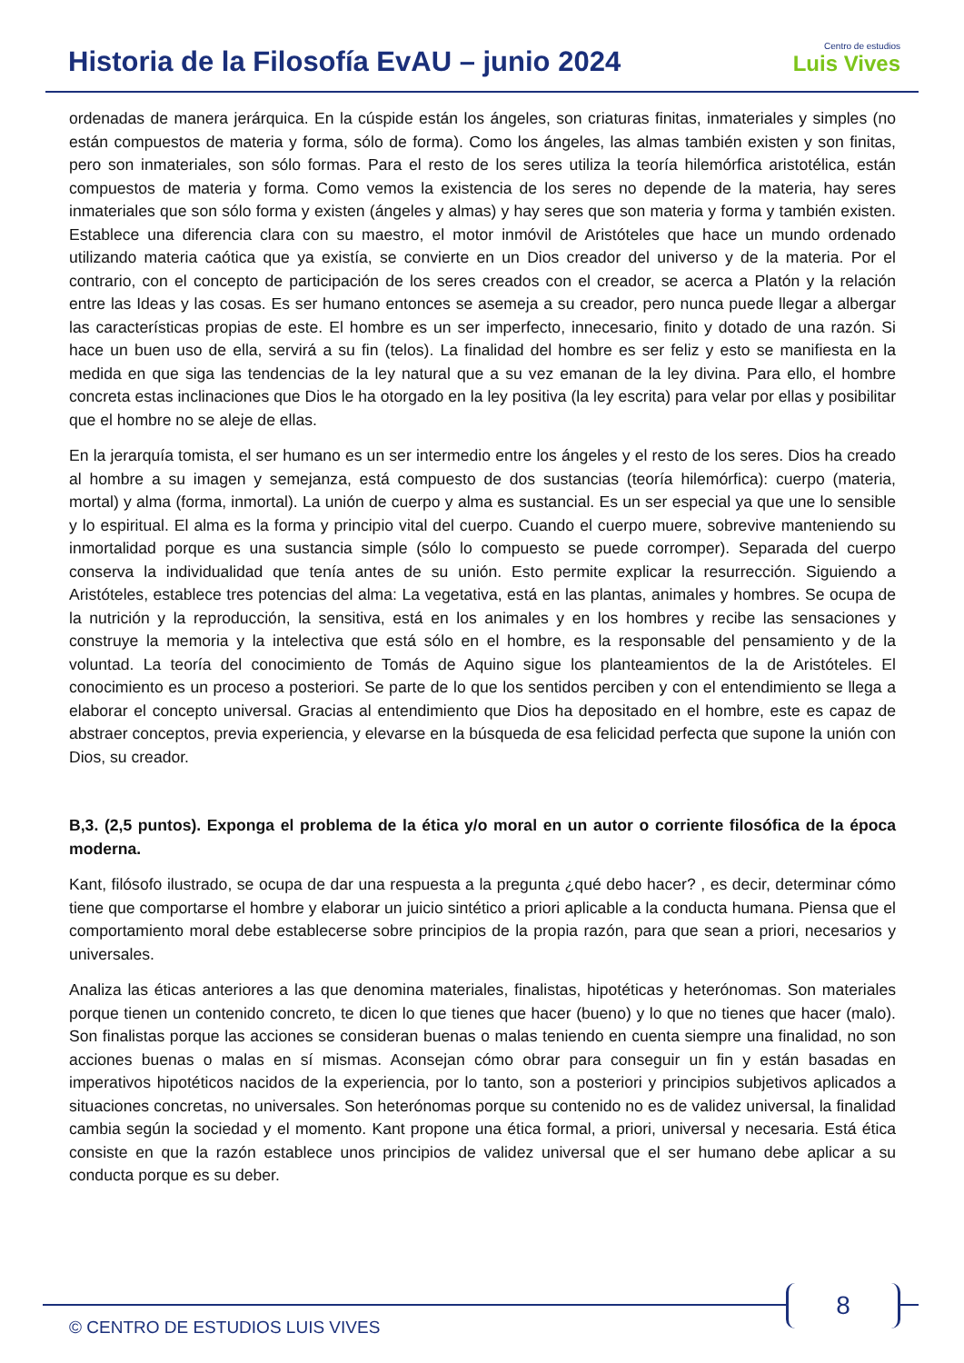Historia de la Filosofía EvAU – junio 2024
Centro de estudios
Luis Vives
ordenadas de manera jerárquica. En la cúspide están los ángeles, son criaturas finitas, inmateriales y simples (no están compuestos de materia y forma, sólo de forma). Como los ángeles, las almas también existen y son finitas, pero son inmateriales, son sólo formas. Para el resto de los seres utiliza la teoría hilemórfica aristotélica, están compuestos de materia y forma. Como vemos la existencia de los seres no depende de la materia, hay seres inmateriales que son sólo forma y existen (ángeles y almas) y hay seres que son materia y forma y también existen. Establece una diferencia clara con su maestro, el motor inmóvil de Aristóteles que hace un mundo ordenado utilizando materia caótica que ya existía, se convierte en un Dios creador del universo y de la materia. Por el contrario, con el concepto de participación de los seres creados con el creador, se acerca a Platón y la relación entre las Ideas y las cosas. Es ser humano entonces se asemeja a su creador, pero nunca puede llegar a albergar las características propias de este. El hombre es un ser imperfecto, innecesario, finito y dotado de una razón. Si hace un buen uso de ella, servirá a su fin (telos). La finalidad del hombre es ser feliz y esto se manifiesta en la medida en que siga las tendencias de la ley natural que a su vez emanan de la ley divina. Para ello, el hombre concreta estas inclinaciones que Dios le ha otorgado en la ley positiva (la ley escrita) para velar por ellas y posibilitar que el hombre no se aleje de ellas.
En la jerarquía tomista, el ser humano es un ser intermedio entre los ángeles y el resto de los seres. Dios ha creado al hombre a su imagen y semejanza, está compuesto de dos sustancias (teoría hilemórfica): cuerpo (materia, mortal) y alma (forma, inmortal). La unión de cuerpo y alma es sustancial. Es un ser especial ya que une lo sensible y lo espiritual. El alma es la forma y principio vital del cuerpo. Cuando el cuerpo muere, sobrevive manteniendo su inmortalidad porque es una sustancia simple (sólo lo compuesto se puede corromper). Separada del cuerpo conserva la individualidad que tenía antes de su unión. Esto permite explicar la resurrección. Siguiendo a Aristóteles, establece tres potencias del alma: La vegetativa, está en las plantas, animales y hombres. Se ocupa de la nutrición y la reproducción, la sensitiva, está en los animales y en los hombres y recibe las sensaciones y construye la memoria y la intelectiva que está sólo en el hombre, es la responsable del pensamiento y de la voluntad. La teoría del conocimiento de Tomás de Aquino sigue los planteamientos de la de Aristóteles. El conocimiento es un proceso a posteriori. Se parte de lo que los sentidos perciben y con el entendimiento se llega a elaborar el concepto universal. Gracias al entendimiento que Dios ha depositado en el hombre, este es capaz de abstraer conceptos, previa experiencia, y elevarse en la búsqueda de esa felicidad perfecta que supone la unión con Dios, su creador.
B,3. (2,5 puntos). Exponga el problema de la ética y/o moral en un autor o corriente filosófica de la época moderna.
Kant, filósofo ilustrado, se ocupa de dar una respuesta a la pregunta ¿qué debo hacer? , es decir, determinar cómo tiene que comportarse el hombre y elaborar un juicio sintético a priori aplicable a la conducta humana. Piensa que el comportamiento moral debe establecerse sobre principios de la propia razón, para que sean a priori, necesarios y universales.
Analiza las éticas anteriores a las que denomina materiales, finalistas, hipotéticas y heterónomas. Son materiales porque tienen un contenido concreto, te dicen lo que tienes que hacer (bueno) y lo que no tienes que hacer (malo). Son finalistas porque las acciones se consideran buenas o malas teniendo en cuenta siempre una finalidad, no son acciones buenas o malas en sí mismas. Aconsejan cómo obrar para conseguir un fin y están basadas en imperativos hipotéticos nacidos de la experiencia, por lo tanto, son a posteriori y principios subjetivos aplicados a situaciones concretas, no universales. Son heterónomas porque su contenido no es de validez universal, la finalidad cambia según la sociedad y el momento. Kant propone una ética formal, a priori, universal y necesaria. Está ética consiste en que la razón establece unos principios de validez universal que el ser humano debe aplicar a su conducta porque es su deber.
8
© CENTRO DE ESTUDIOS LUIS VIVES